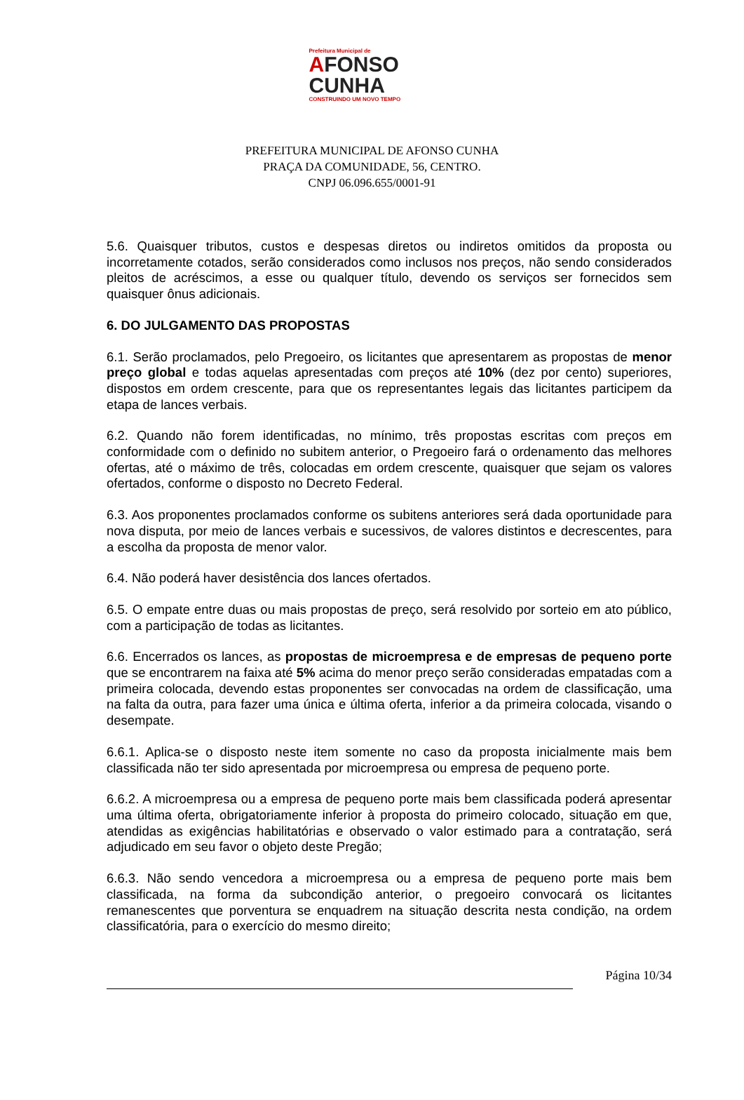Prefeitura Municipal de
AFONSO
CUNHA
CONSTRUINDO UM NOVO TEMPO
PREFEITURA MUNICIPAL DE AFONSO CUNHA
PRAÇA DA COMUNIDADE, 56, CENTRO.
CNPJ 06.096.655/0001-91
5.6. Quaisquer tributos, custos e despesas diretos ou indiretos omitidos da proposta ou incorretamente cotados, serão considerados como inclusos nos preços, não sendo considerados pleitos de acréscimos, a esse ou qualquer título, devendo os serviços ser fornecidos sem quaisquer ônus adicionais.
6. DO JULGAMENTO DAS PROPOSTAS
6.1. Serão proclamados, pelo Pregoeiro, os licitantes que apresentarem as propostas de menor preço global e todas aquelas apresentadas com preços até 10% (dez por cento) superiores, dispostos em ordem crescente, para que os representantes legais das licitantes participem da etapa de lances verbais.
6.2. Quando não forem identificadas, no mínimo, três propostas escritas com preços em conformidade com o definido no subitem anterior, o Pregoeiro fará o ordenamento das melhores ofertas, até o máximo de três, colocadas em ordem crescente, quaisquer que sejam os valores ofertados, conforme o disposto no Decreto Federal.
6.3. Aos proponentes proclamados conforme os subitens anteriores será dada oportunidade para nova disputa, por meio de lances verbais e sucessivos, de valores distintos e decrescentes, para a escolha da proposta de menor valor.
6.4. Não poderá haver desistência dos lances ofertados.
6.5. O empate entre duas ou mais propostas de preço, será resolvido por sorteio em ato público, com a participação de todas as licitantes.
6.6. Encerrados os lances, as propostas de microempresa e de empresas de pequeno porte que se encontrarem na faixa até 5% acima do menor preço serão consideradas empatadas com a primeira colocada, devendo estas proponentes ser convocadas na ordem de classificação, uma na falta da outra, para fazer uma única e última oferta, inferior a da primeira colocada, visando o desempate.
6.6.1. Aplica-se o disposto neste item somente no caso da proposta inicialmente mais bem classificada não ter sido apresentada por microempresa ou empresa de pequeno porte.
6.6.2. A microempresa ou a empresa de pequeno porte mais bem classificada poderá apresentar uma última oferta, obrigatoriamente inferior à proposta do primeiro colocado, situação em que, atendidas as exigências habilitatórias e observado o valor estimado para a contratação, será adjudicado em seu favor o objeto deste Pregão;
6.6.3. Não sendo vencedora a microempresa ou a empresa de pequeno porte mais bem classificada, na forma da subcondição anterior, o pregoeiro convocará os licitantes remanescentes que porventura se enquadrem na situação descrita nesta condição, na ordem classificatória, para o exercício do mesmo direito;
Página 10/34